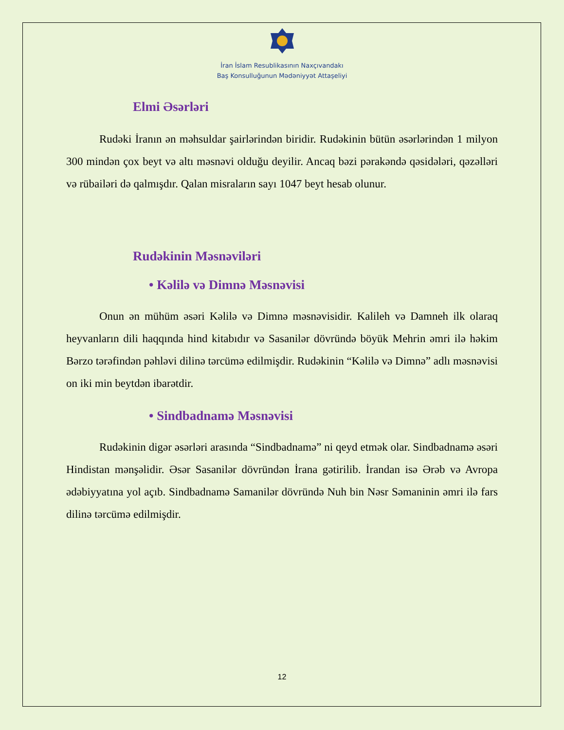İran İslam Resublikasının Naxçıvandakı
Baş Konsulluğunun Mədəniyyət Attaşeliyi
Elmi Əsərləri
Rudəki İranın ən məhsuldar şairlərindən biridir. Rudəkinin bütün əsərlərindən 1 milyon 300 mindən çox beyt və altı məsnəvi olduğu deyilir. Ancaq bəzi pərakəndə qəsidələri, qəzəlləri və rübailəri də qalmışdır. Qalan misraların sayı 1047 beyt hesab olunur.
Rudəkinin Məsnəviləri
• Kəlilə və Dimnə Məsnəvisi
Onun ən mühüm əsəri Kəlilə və Dimnə məsnəvisidir. Kalileh və Damneh ilk olaraq heyvanların dili haqqında hind kitabıdır və Sasanilər dövründə böyük Mehrin əmri ilə həkim Bərzo tərəfindən pəhləvi dilinə tərcümə edilmişdir. Rudəkinin “Kəlilə və Dimnə” adlı məsnəvisi on iki min beytdən ibarətdir.
• Sindbadnamə Məsnəvisi
Rudəkinin digər əsərləri arasında “Sindbadnamə” ni qeyd etmək olar. Sindbadnamə əsəri Hindistan mənşəlidir. Əsər Sasanilər dövründən İrana gətirilib. İrandan isə Ərəb və Avropa ədəbiyyatına yol açıb. Sindbadnamə Samanilər dövründə Nuh bin Nəsr Səmaninin əmri ilə fars dilinə tərcümə edilmişdir.
12